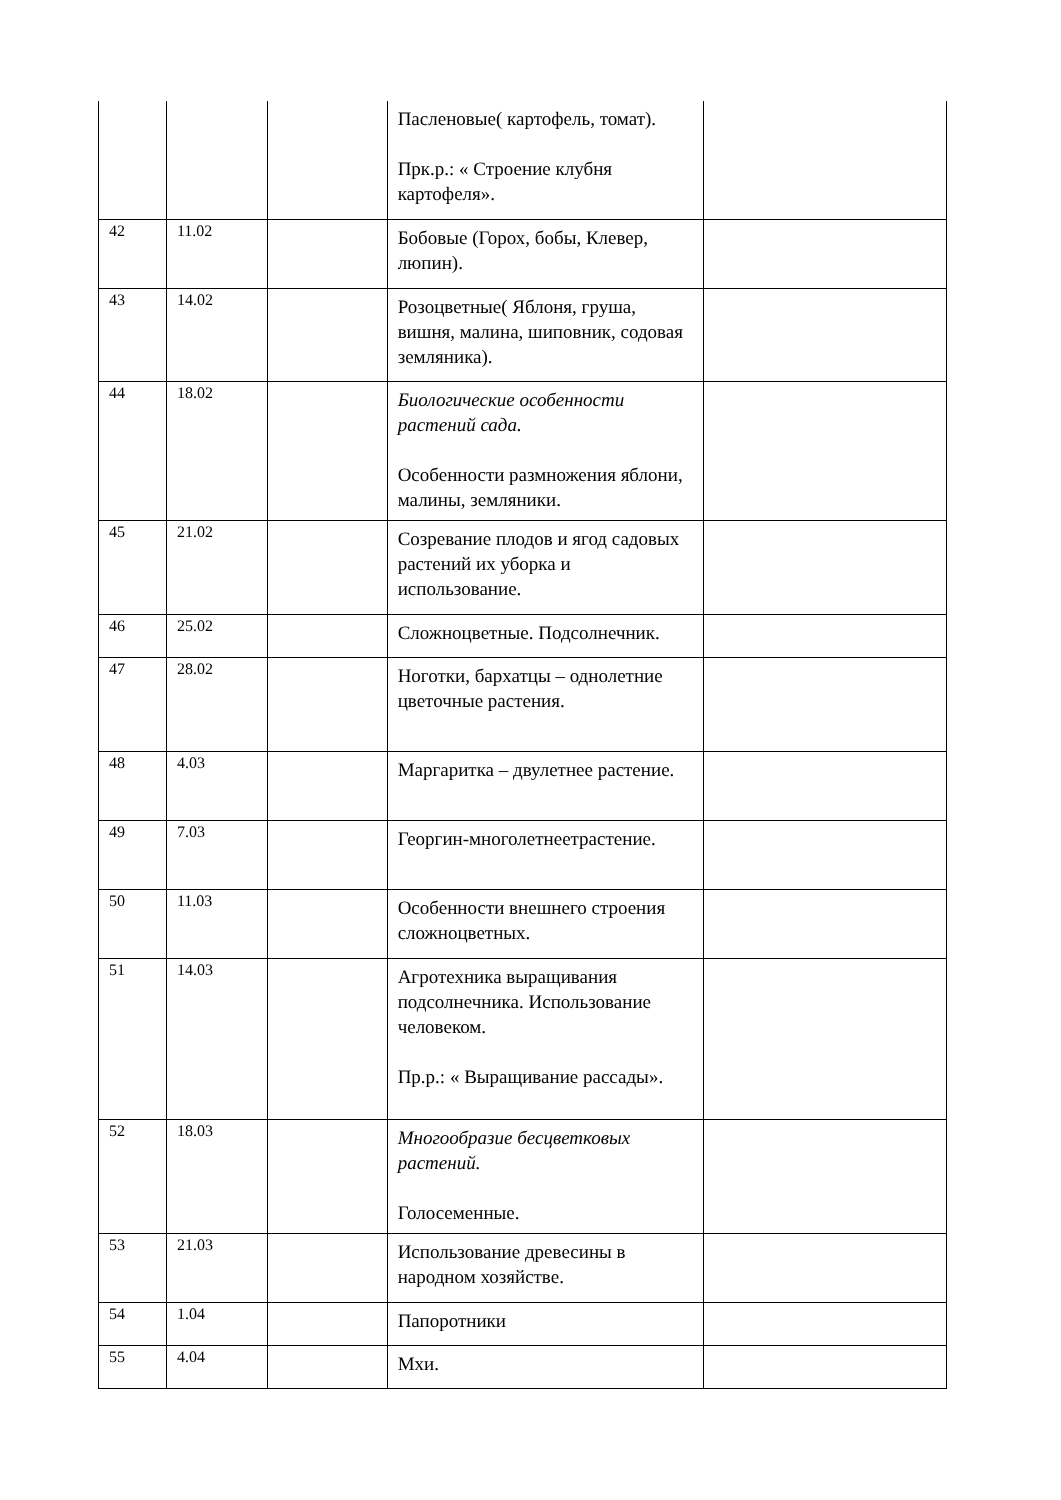| | | | Пасленовые( картофель, томат). Прк.р.: « Строение клубня картофеля». | |
| 42 | 11.02 | | Бобовые (Горох, бобы, Клевер, люпин). | |
| 43 | 14.02 | | Розоцветные( Яблоня, груша, вишня, малина, шиповник, содовая земляника). | |
| 44 | 18.02 | | Биологические особенности растений сада. Особенности размножения яблони, малины, земляники. | |
| 45 | 21.02 | | Созревание плодов и ягод садовых растений их уборка и использование. | |
| 46 | 25.02 | | Сложноцветные. Подсолнечник. | |
| 47 | 28.02 | | Ноготки, бархатцы – однолетние цветочные растения. | |
| 48 | 4.03 | | Маргаритка – двулетнее растение. | |
| 49 | 7.03 | | Георгин-многолетнеетрастение. | |
| 50 | 11.03 | | Особенности внешнего строения сложноцветных. | |
| 51 | 14.03 | | Агротехника выращивания подсолнечника. Использование человеком. Пр.р.: « Выращивание рассады». | |
| 52 | 18.03 | | Многообразие бесцветковых растений. Голосеменные. | |
| 53 | 21.03 | | Использование древесины в народном хозяйстве. | |
| 54 | 1.04 | | Папоротники | |
| 55 | 4.04 | | Мхи. | |